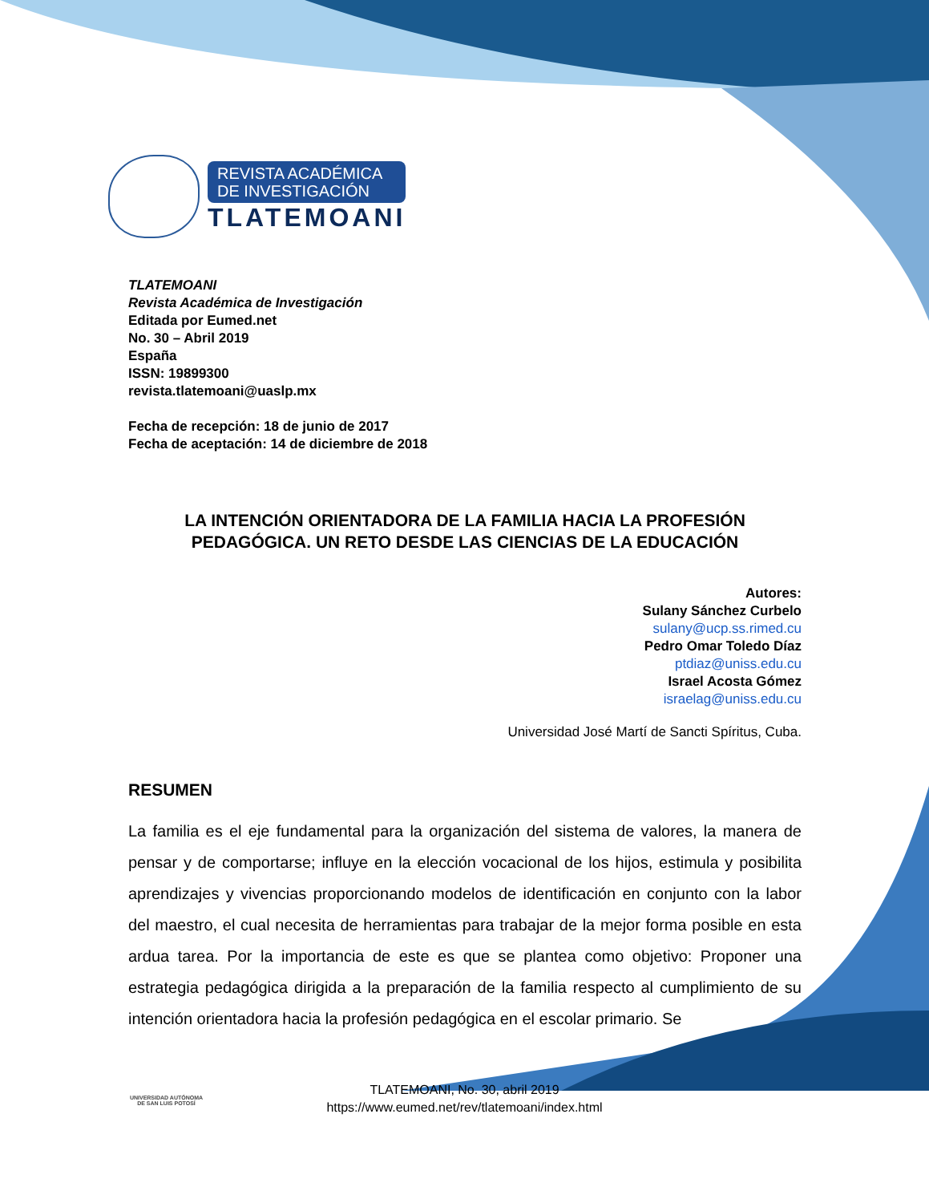REVISTA ACADÉMICA
DE INVESTIGACIÓN
TLATEMOANI
TLATEMOANI
Revista Académica de Investigación
Editada por Eumed.net
No. 30 – Abril 2019
España
ISSN: 19899300
revista.tlatemoani@uaslp.mx
Fecha de recepción: 18 de junio de 2017
Fecha de aceptación: 14 de diciembre de 2018
LA INTENCIÓN ORIENTADORA DE LA FAMILIA HACIA LA PROFESIÓN PEDAGÓGICA. UN RETO DESDE LAS CIENCIAS DE LA EDUCACIÓN
Autores:
Sulany Sánchez Curbelo
sulany@ucp.ss.rimed.cu
Pedro Omar Toledo Díaz
ptdiaz@uniss.edu.cu
Israel Acosta Gómez
israelag@uniss.edu.cu
Universidad José Martí de Sancti Spíritus, Cuba.
RESUMEN
La familia es el eje fundamental para la organización del sistema de valores, la manera de pensar y de comportarse; influye en la elección vocacional de los hijos, estimula y posibilita aprendizajes y vivencias proporcionando modelos de identificación en conjunto con la labor del maestro, el cual necesita de herramientas para trabajar de la mejor forma posible en esta ardua tarea. Por la importancia de este es que se plantea como objetivo: Proponer una estrategia pedagógica dirigida a la preparación de la familia respecto al cumplimiento de su intención orientadora hacia la profesión pedagógica en el escolar primario. Se
TLATEMOANI, No. 30, abril 2019
https://www.eumed.net/rev/tlatemoani/index.html
UNIVERSIDAD AUTÓNOMA
DE SAN LUIS POTOSÍ